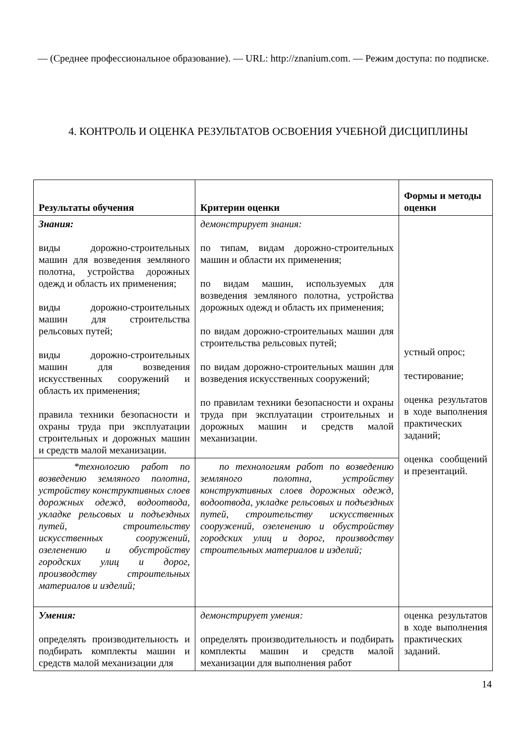— (Среднее профессиональное образование). — URL: http://znanium.com. — Режим доступа: по подписке.
4. КОНТРОЛЬ И ОЦЕНКА РЕЗУЛЬТАТОВ ОСВОЕНИЯ УЧЕБНОЙ ДИСЦИПЛИНЫ
| Результаты обучения | Критерии оценки | Формы и методы оценки |
| --- | --- | --- |
| Знания: виды дорожно-строительных машин для возведения земляного полотна, устройства дорожных одежд и область их применения; виды дорожно-строительных машин для строительства рельсовых путей; виды дорожно-строительных машин для возведения искусственных сооружений и область их применения; правила техники безопасности и охраны труда при эксплуатации строительных и дорожных машин и средств малой механизации. | демонстрирует знания: по типам, видам дорожно-строительных машин и области их применения; по видам машин, используемых для возведения земляного полотна, устройства дорожных одежд и область их применения; по видам дорожно-строительных машин для строительства рельсовых путей; по видам дорожно-строительных машин для возведения искусственных сооружений; по правилам техники безопасности и охраны труда при эксплуатации строительных и дорожных машин и средств малой механизации. | устный опрос; тестирование; оценка результатов в ходе выполнения практических заданий; оценка сообщений и презентаций. |
| *технологию работ по возведению земляного полотна, устройству конструктивных слоев дорожных одежд, водоотвода, укладке рельсовых и подъездных путей, строительству искусственных сооружений, озеленению и обустройству городских улиц и дорог, производству строительных материалов и изделий; | по технологиям работ по возведению земляного полотна, устройству конструктивных слоев дорожных одежд, водоотвода, укладке рельсовых и подъездных путей, строительству искусственных сооружений, озеленению и обустройству городских улиц и дорог, производству строительных материалов и изделий; | |
| Умения: определять производительность и подбирать комплекты машин и средств малой механизации для | демонстрирует умения: определять производительность и подбирать комплекты машин и средств малой механизации для выполнения работ | оценка результатов в ходе выполнения практических заданий. |
14